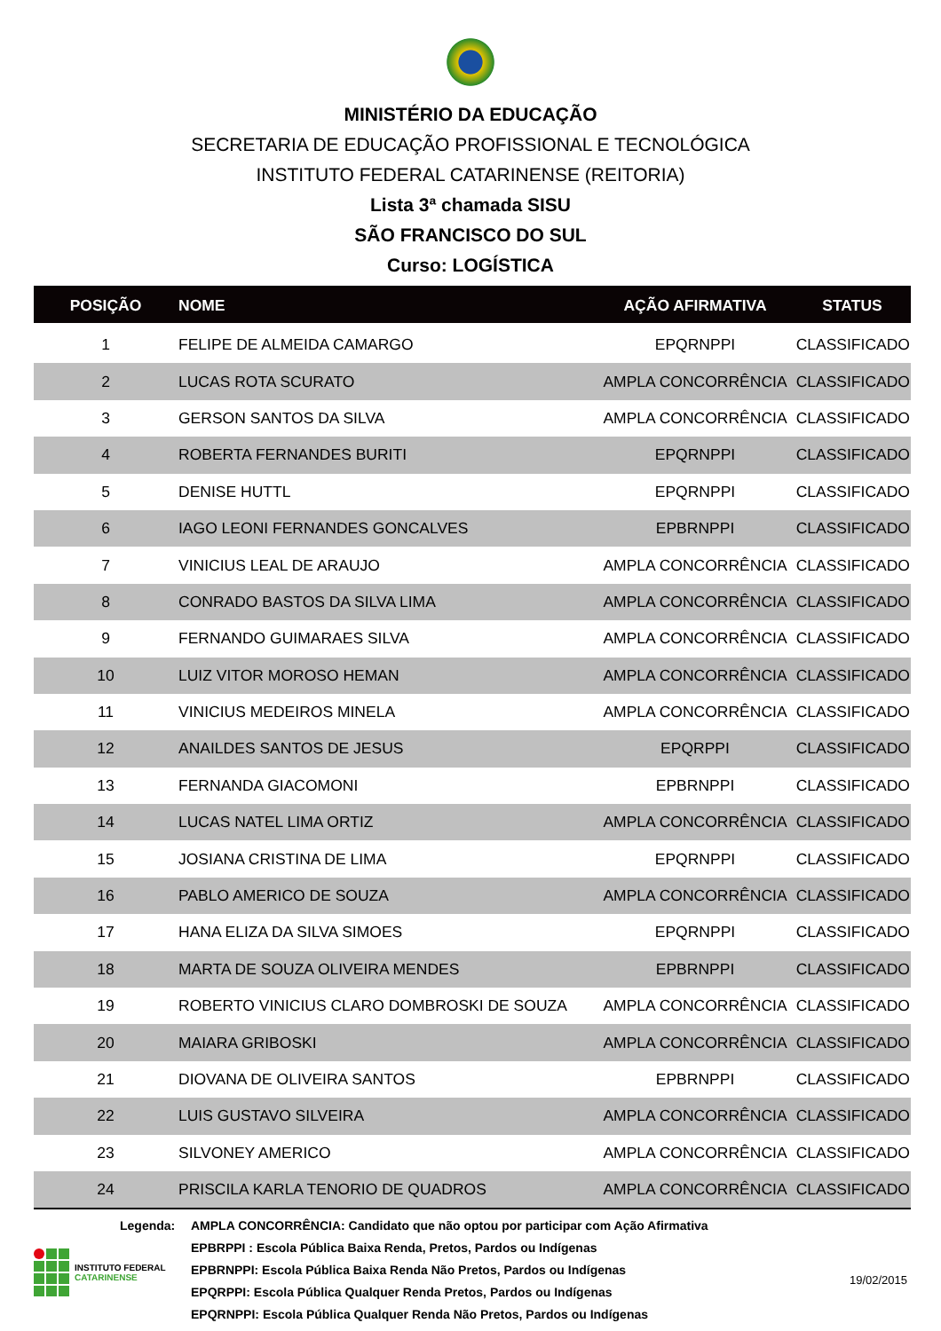MINISTÉRIO DA EDUCAÇÃO
SECRETARIA DE EDUCAÇÃO PROFISSIONAL E TECNOLÓGICA
INSTITUTO FEDERAL CATARINENSE (REITORIA)
Lista 3ª chamada SISU
SÃO FRANCISCO DO SUL
Curso: LOGÍSTICA
| POSIÇÃO | NOME | AÇÃO AFIRMATIVA | STATUS |
| --- | --- | --- | --- |
| 1 | FELIPE DE ALMEIDA CAMARGO | EPQRNPPI | CLASSIFICADO |
| 2 | LUCAS ROTA SCURATO | AMPLA CONCORRÊNCIA | CLASSIFICADO |
| 3 | GERSON SANTOS DA SILVA | AMPLA CONCORRÊNCIA | CLASSIFICADO |
| 4 | ROBERTA FERNANDES BURITI | EPQRNPPI | CLASSIFICADO |
| 5 | DENISE HUTTL | EPQRNPPI | CLASSIFICADO |
| 6 | IAGO LEONI FERNANDES GONCALVES | EPBRNPPI | CLASSIFICADO |
| 7 | VINICIUS LEAL DE ARAUJO | AMPLA CONCORRÊNCIA | CLASSIFICADO |
| 8 | CONRADO BASTOS DA SILVA LIMA | AMPLA CONCORRÊNCIA | CLASSIFICADO |
| 9 | FERNANDO GUIMARAES SILVA | AMPLA CONCORRÊNCIA | CLASSIFICADO |
| 10 | LUIZ VITOR MOROSO HEMAN | AMPLA CONCORRÊNCIA | CLASSIFICADO |
| 11 | VINICIUS MEDEIROS MINELA | AMPLA CONCORRÊNCIA | CLASSIFICADO |
| 12 | ANAILDES SANTOS DE JESUS | EPQRPPI | CLASSIFICADO |
| 13 | FERNANDA GIACOMONI | EPBRNPPI | CLASSIFICADO |
| 14 | LUCAS NATEL LIMA ORTIZ | AMPLA CONCORRÊNCIA | CLASSIFICADO |
| 15 | JOSIANA CRISTINA DE LIMA | EPQRNPPI | CLASSIFICADO |
| 16 | PABLO AMERICO DE SOUZA | AMPLA CONCORRÊNCIA | CLASSIFICADO |
| 17 | HANA ELIZA DA SILVA SIMOES | EPQRNPPI | CLASSIFICADO |
| 18 | MARTA DE SOUZA OLIVEIRA MENDES | EPBRNPPI | CLASSIFICADO |
| 19 | ROBERTO VINICIUS CLARO DOMBROSKI DE SOUZA | AMPLA CONCORRÊNCIA | CLASSIFICADO |
| 20 | MAIARA GRIBOSKI | AMPLA CONCORRÊNCIA | CLASSIFICADO |
| 21 | DIOVANA DE OLIVEIRA SANTOS | EPBRNPPI | CLASSIFICADO |
| 22 | LUIS GUSTAVO SILVEIRA | AMPLA CONCORRÊNCIA | CLASSIFICADO |
| 23 | SILVONEY AMERICO | AMPLA CONCORRÊNCIA | CLASSIFICADO |
| 24 | PRISCILA KARLA TENORIO DE QUADROS | AMPLA CONCORRÊNCIA | CLASSIFICADO |
Legenda: AMPLA CONCORRÊNCIA: Candidato que não optou por participar com Ação Afirmativa
EPBRPPI : Escola Pública Baixa Renda, Pretos, Pardos ou Indígenas
EPBRNPPI: Escola Pública Baixa Renda Não Pretos, Pardos ou Indígenas
EPQRPPI: Escola Pública Qualquer Renda Pretos, Pardos ou Indígenas
EPQRNPPI: Escola Pública Qualquer Renda Não Pretos, Pardos ou Indígenas
INSTITUTO FEDERAL
CATARINENSE
19/02/2015